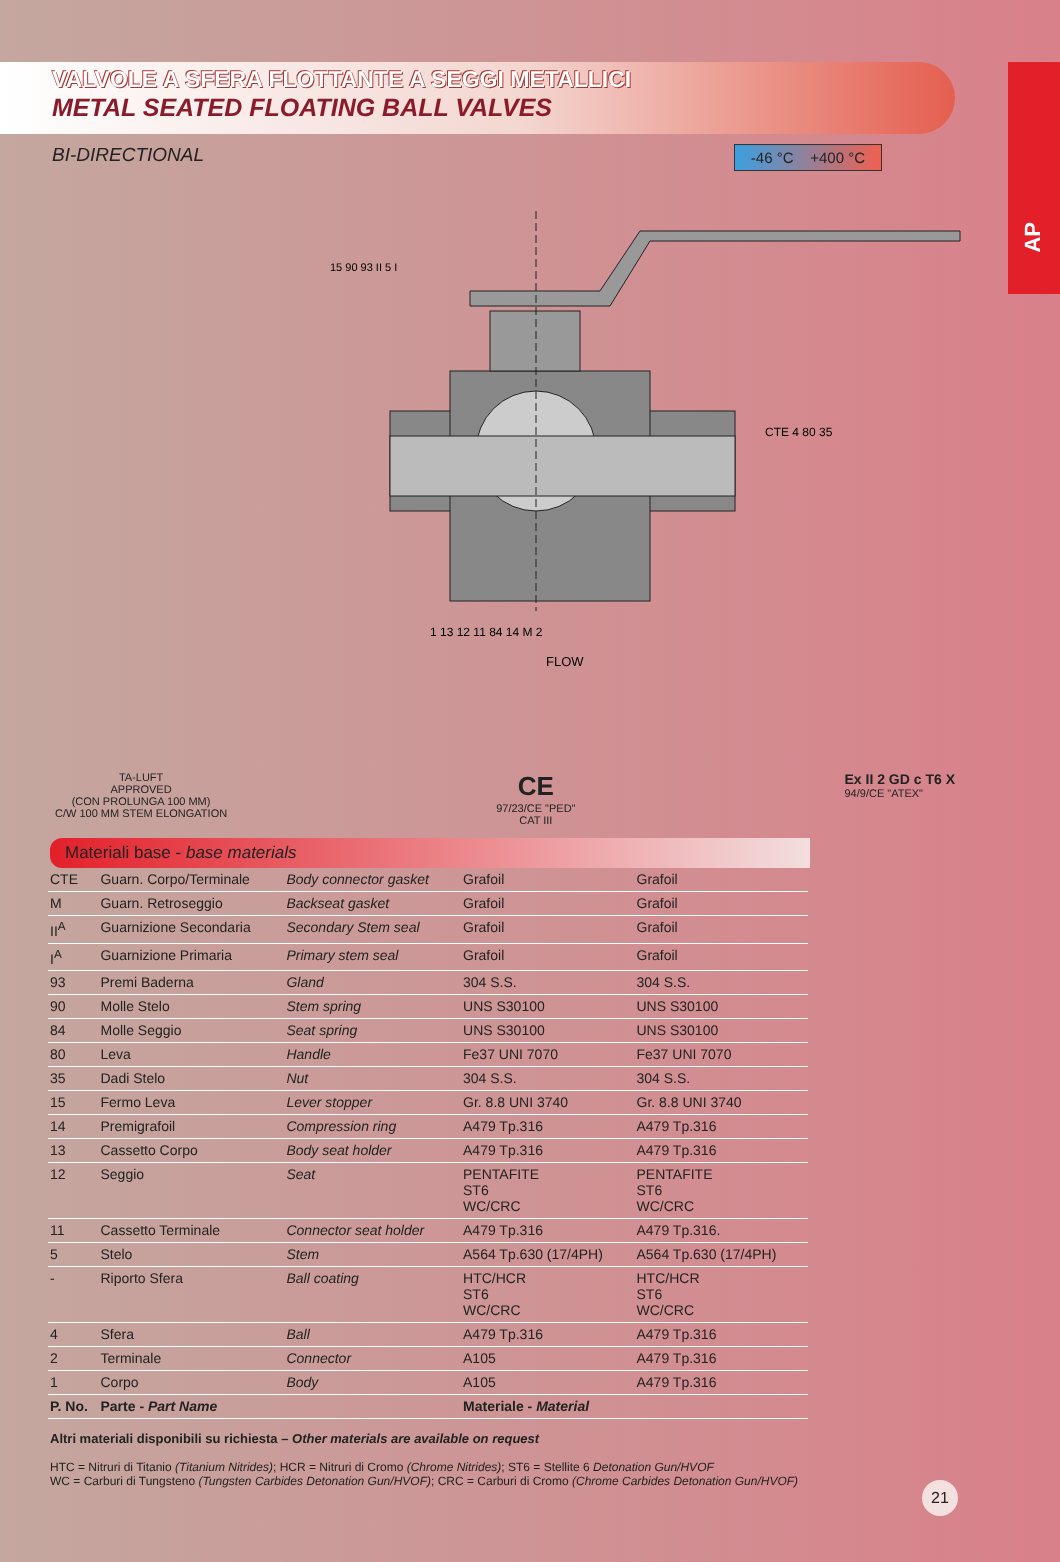AP
VALVOLE A SFERA FLOTTANTE A SEGGI METALLICI
METAL SEATED FLOATING BALL VALVES
BI-DIRECTIONAL -46 °C +400 °C
FLOW
15 90 93 II 5 I
1 13 12 11 84 14 M 2
CTE 4 80 35
TA-LUFT
APPROVED
(CON PROLUNGA 100 MM)
C/W 100 MM STEM ELONGATION
CE
97/23/CE "PED"
CAT III
Ex II 2 GD c T6 X
94/9/CE "ATEX"
Materiali base - base materials
| CTE | Guarn. Corpo/Terminale | Body connector gasket | Grafoil | Grafoil |
| M | Guarn. Retroseggio | Backseat gasket | Grafoil | Grafoil |
| II<sup>A</sup> | Guarnizione Secondaria | Secondary Stem seal | Grafoil | Grafoil |
| I<sup>A</sup> | Guarnizione Primaria | Primary stem seal | Grafoil | Grafoil |
| 93 | Premi Baderna | Gland | 304 S.S. | 304 S.S. |
| 90 | Molle Stelo | Stem spring | UNS S30100 | UNS S30100 |
| 84 | Molle Seggio | Seat spring | UNS S30100 | UNS S30100 |
| 80 | Leva | Handle | Fe37 UNI 7070 | Fe37 UNI 7070 |
| 35 | Dadi Stelo | Nut | 304 S.S. | 304 S.S. |
| 15 | Fermo Leva | Lever stopper | Gr. 8.8 UNI 3740 | Gr. 8.8 UNI 3740 |
| 14 | Premigrafoil | Compression ring | A479 Tp.316 | A479 Tp.316 |
| 13 | Cassetto Corpo | Body seat holder | A479 Tp.316 | A479 Tp.316 |
| 12 | Seggio | Seat | PENTAFITE ST6 WC/CRC | PENTAFITE ST6 WC/CRC |
| 11 | Cassetto Terminale | Connector seat holder | A479 Tp.316 | A479 Tp.316. |
| 5 | Stelo | Stem | A564 Tp.630 (17/4PH) | A564 Tp.630 (17/4PH) |
| - | Riporto Sfera | Ball coating | HTC/HCR ST6 WC/CRC | HTC/HCR ST6 WC/CRC |
| 4 | Sfera | Ball | A479 Tp.316 | A479 Tp.316 |
| 2 | Terminale | Connector | A105 | A479 Tp.316 |
| 1 | Corpo | Body | A105 | A479 Tp.316 |
| P. No. | Parte - Part Name | | Materiale - Material | |
Altri materiali disponibili su richiesta – Other materials are available on request
HTC = Nitruri di Titanio (Titanium Nitrides); HCR = Nitruri di Cromo (Chrome Nitrides); ST6 = Stellite 6 Detonation Gun/HVOF
WC = Carburi di Tungsteno (Tungsten Carbides Detonation Gun/HVOF); CRC = Carburi di Cromo (Chrome Carbides Detonation Gun/HVOF)
21